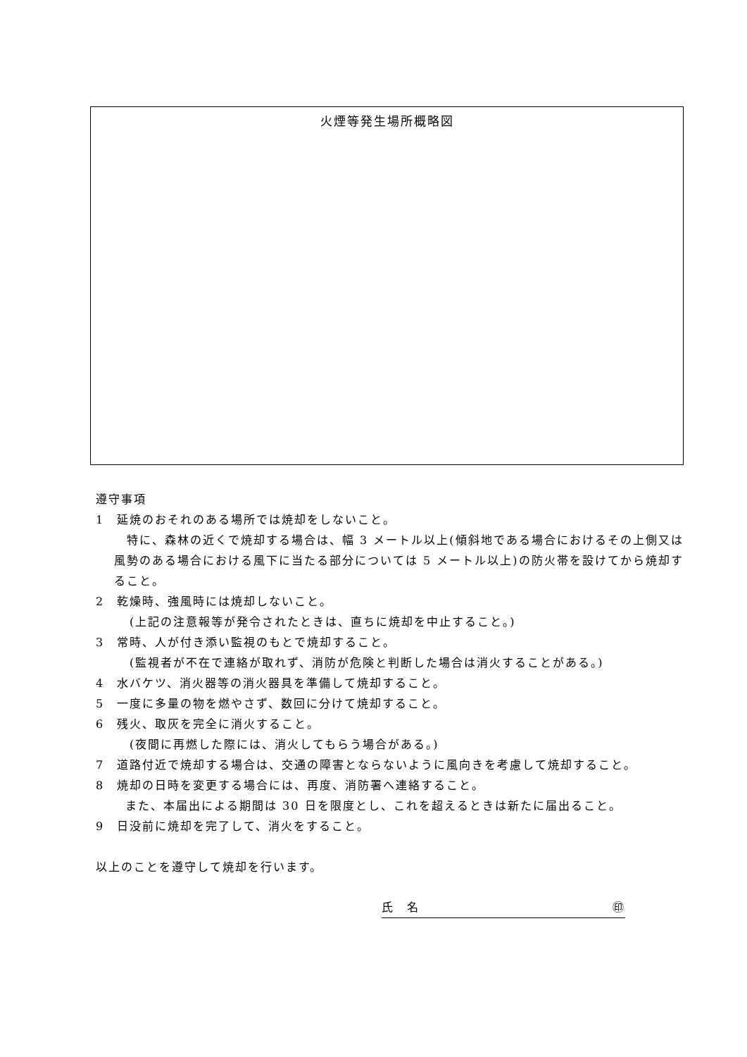火煙等発生場所概略図
遵守事項
1　延焼のおそれのある場所では焼却をしないこと。
　特に、森林の近くで焼却する場合は、幅 3 メートル以上(傾斜地である場合におけるその上側又は風勢のある場合における風下に当たる部分については 5 メートル以上)の防火帯を設けてから焼却すること。
2　乾燥時、強風時には焼却しないこと。
(上記の注意報等が発令されたときは、直ちに焼却を中止すること。)
3　常時、人が付き添い監視のもとで焼却すること。
(監視者が不在で連絡が取れず、消防が危険と判断した場合は消火することがある。)
4　水バケツ、消火器等の消火器具を準備して焼却すること。
5　一度に多量の物を燃やさず、数回に分けて焼却すること。
6　残火、取灰を完全に消火すること。
(夜間に再燃した際には、消火してもらう場合がある。)
7　道路付近で焼却する場合は、交通の障害とならないように風向きを考慮して焼却すること。
8　焼却の日時を変更する場合には、再度、消防署へ連絡すること。
また、本届出による期間は 30 日を限度とし、これを超えるときは新たに届出ること。
9　日没前に焼却を完了して、消火をすること。
以上のことを遵守して焼却を行います。
氏　名 ㊞